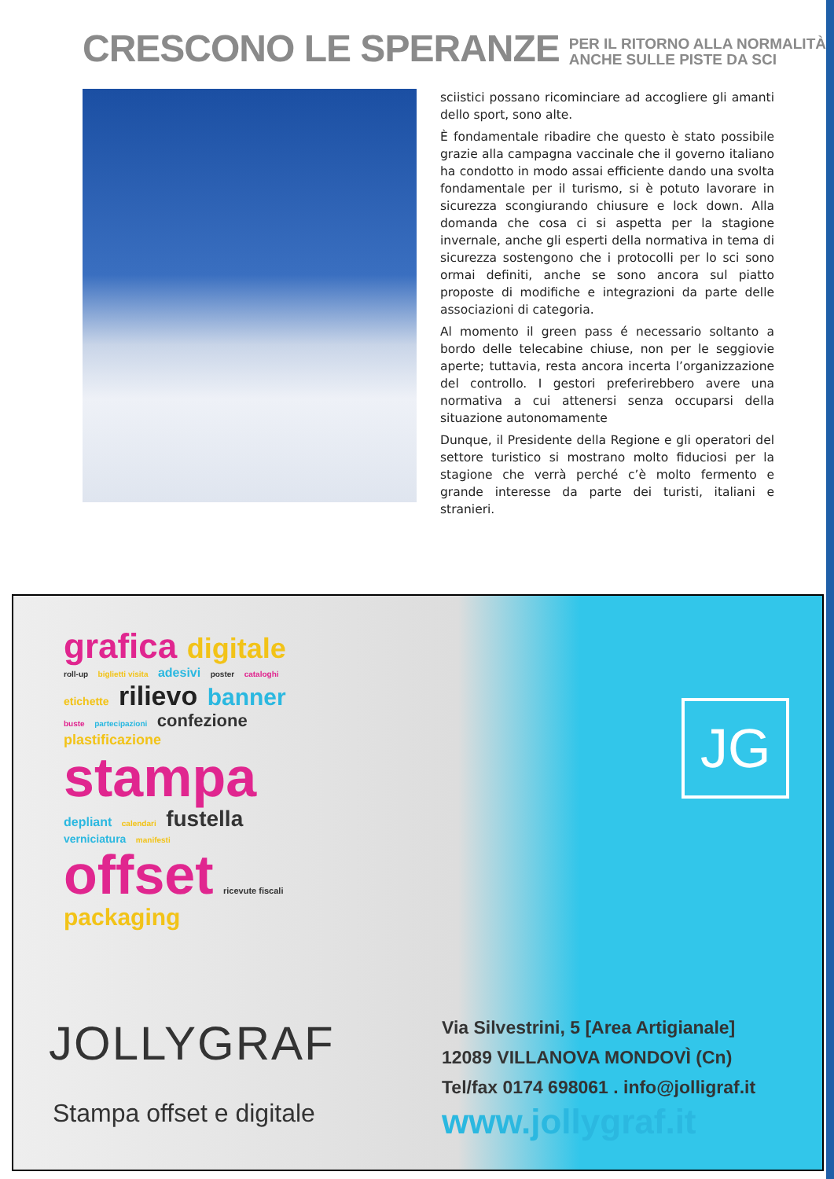CRESCONO LE SPERANZE
PER IL RITORNO ALLA NORMALITÀ
ANCHE SULLE PISTE DA SCI
sciistici possano ricominciare ad accogliere gli amanti dello sport, sono alte.
È fondamentale ribadire che questo è stato possibile grazie alla campagna vaccinale che il governo italiano ha condotto in modo assai efficiente dando una svolta fondamentale per il turismo, si è potuto lavorare in sicurezza scongiurando chiusure e lock down. Alla domanda che cosa ci si aspetta per la stagione invernale, anche gli esperti della normativa in tema di sicurezza sostengono che i protocolli per lo sci sono ormai definiti, anche se sono ancora sul piatto proposte di modifiche e integrazioni da parte delle associazioni di categoria.
Al momento il green pass é necessario soltanto a bordo delle telecabine chiuse, non per le seggiovie aperte; tuttavia, resta ancora incerta l’organizzazione del controllo. I gestori preferirebbero avere una normativa a cui attenersi senza occuparsi della situazione autonomamente
Dunque, il Presidente della Regione e gli operatori del settore turistico si mostrano molto fiduciosi per la stagione che verrà perché c’è molto fermento e grande interesse da parte dei turisti, italiani e stranieri.
grafica digitale roll-up biglietti visita adesivi poster cataloghi etichette rilievo banner buste partecipazioni confezione plastificazione stampa depliant calendari fustella verniciatura manifesti offset ricevute fiscali packaging
JG
JOLLYGRAF
Stampa offset e digitale
Via Silvestrini, 5 [Area Artigianale]
12089 VILLANOVA MONDOVÌ (Cn)
Tel/fax 0174 698061 . info@jolligraf.it
www.jollygraf.it